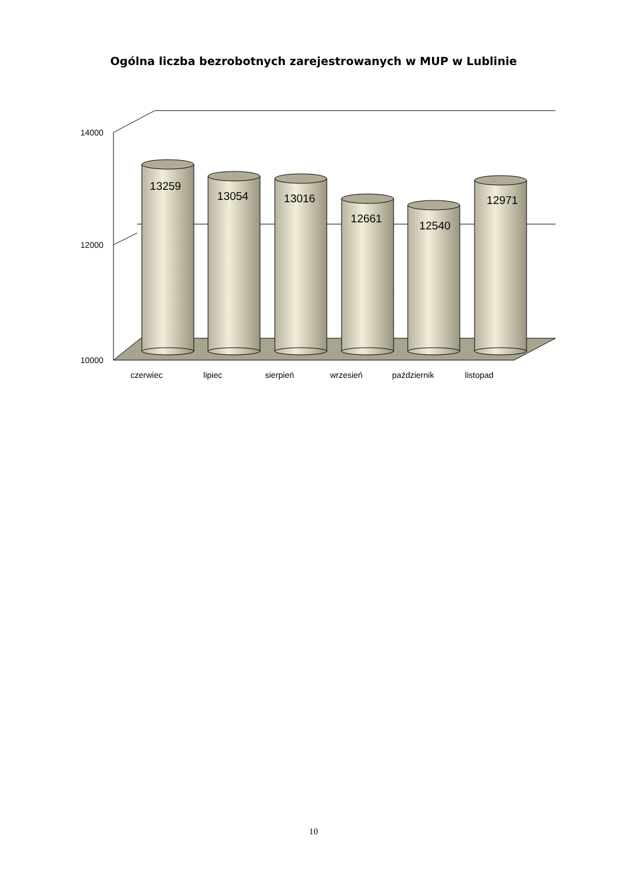Ogólna liczba bezrobotnych zarejestrowanych w MUP w Lublinie
14000
12000
10000
13259
13054
13016
12661
12540
12971
czerwiec
lipiec
sierpień
wrzesień
październik
listopad
10